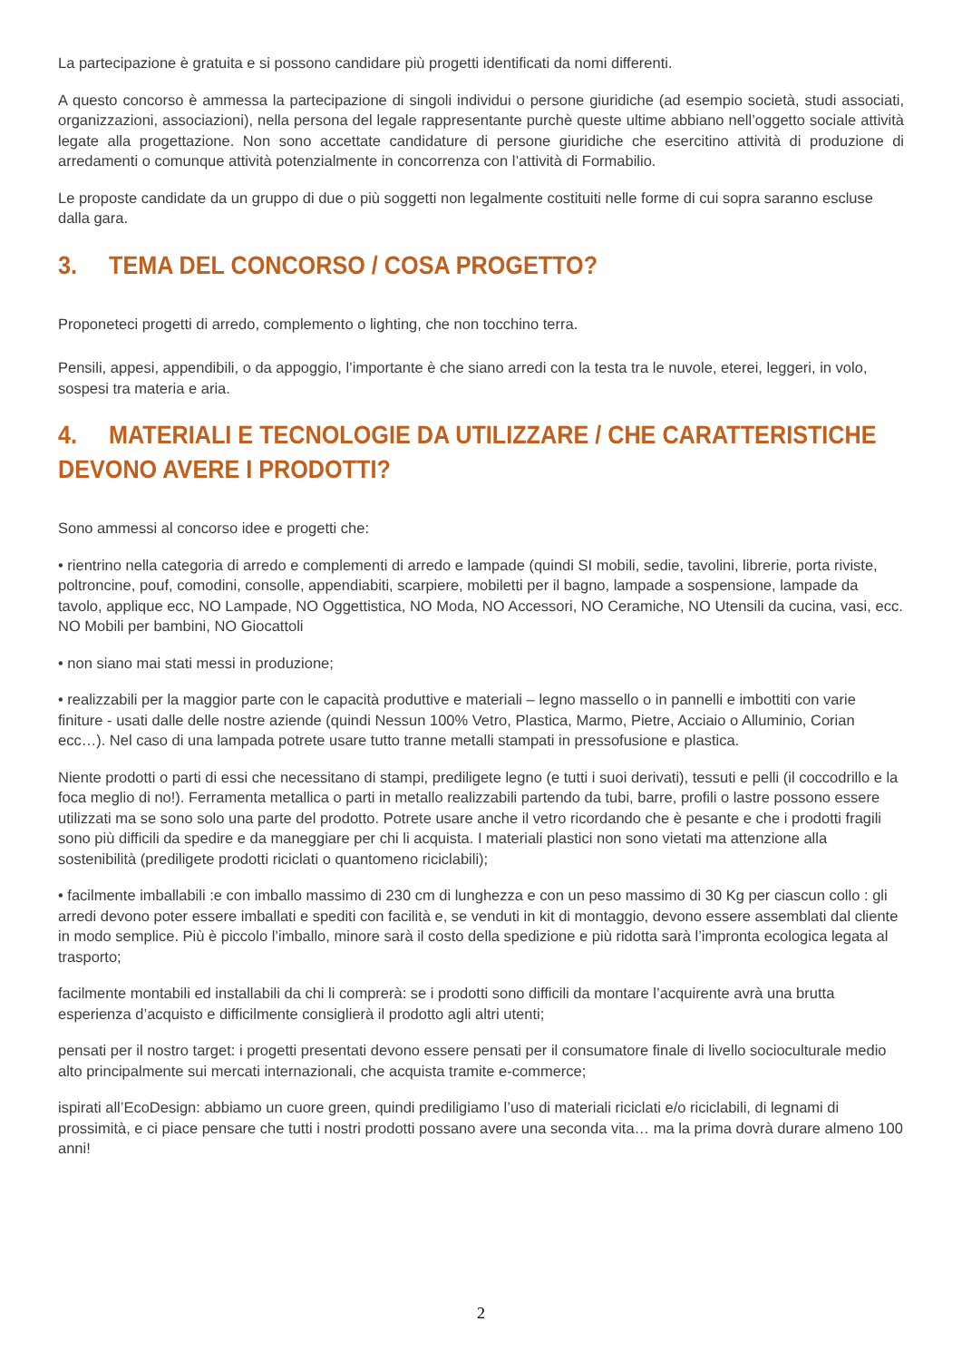La partecipazione è gratuita e si possono candidare più progetti identificati da nomi differenti.
A questo concorso è ammessa la partecipazione di singoli individui o persone giuridiche (ad esempio società, studi associati, organizzazioni, associazioni), nella persona del legale rappresentante purchè queste ultime abbiano nell’oggetto sociale attività legate alla progettazione. Non sono accettate candidature di persone giuridiche che esercitino attività di produzione di arredamenti o comunque attività potenzialmente in concorrenza con l’attività di Formabilio.
Le proposte candidate da un gruppo di due o più soggetti non legalmente costituiti nelle forme di cui sopra saranno escluse dalla gara.
3. TEMA DEL CONCORSO / COSA PROGETTO?
Proponeteci progetti di arredo, complemento o lighting, che non tocchino terra.
Pensili, appesi, appendibili, o da appoggio, l’importante è che siano arredi con la testa tra le nuvole, eterei, leggeri, in volo, sospesi tra materia e aria.
4. MATERIALI E TECNOLOGIE DA UTILIZZARE / CHE CARATTERISTICHE DEVONO AVERE I PRODOTTI?
Sono ammessi al concorso idee e progetti che:
• rientrino nella categoria di arredo e complementi di arredo e lampade (quindi SI mobili, sedie, tavolini, librerie, porta riviste, poltroncine, pouf, comodini, consolle, appendiabiti, scarpiere, mobiletti per il bagno, lampade a sospensione, lampade da tavolo, applique ecc, NO Lampade, NO Oggettistica, NO Moda, NO Accessori, NO Ceramiche, NO Utensili da cucina, vasi, ecc. NO Mobili per bambini, NO Giocattoli
• non siano mai stati messi in produzione;
• realizzabili per la maggior parte con le capacità produttive e materiali – legno massello o in pannelli e imbottiti con varie finiture - usati dalle delle nostre aziende (quindi Nessun 100% Vetro, Plastica, Marmo, Pietre, Acciaio o Alluminio, Corian ecc…). Nel caso di una lampada potrete usare tutto tranne metalli stampati in pressofusione e plastica.
Niente prodotti o parti di essi che necessitano di stampi, prediligete legno (e tutti i suoi derivati), tessuti e pelli (il coccodrillo e la foca meglio di no!). Ferramenta metallica o parti in metallo realizzabili partendo da tubi, barre, profili o lastre possono essere utilizzati ma se sono solo una parte del prodotto. Potrete usare anche il vetro ricordando che è pesante e che i prodotti fragili sono più difficili da spedire e da maneggiare per chi li acquista. I materiali plastici non sono vietati ma attenzione alla sostenibilità (prediligete prodotti riciclati o quantomeno riciclabili);
• facilmente imballabili :e con imballo massimo di 230 cm di lunghezza e con un peso massimo di 30 Kg per ciascun collo : gli arredi devono poter essere imballati e spediti con facilità e, se venduti in kit di montaggio, devono essere assemblati dal cliente in modo semplice. Più è piccolo l’imballo, minore sarà il costo della spedizione e più ridotta sarà l’impronta ecologica legata al trasporto;
facilmente montabili ed installabili da chi li comprerà: se i prodotti sono difficili da montare l’acquirente avrà una brutta esperienza d’acquisto e difficilmente consiglierà il prodotto agli altri utenti;
pensati per il nostro target: i progetti presentati devono essere pensati per il consumatore finale di livello socioculturale medio alto principalmente sui mercati internazionali, che acquista tramite e-commerce;
ispirati all’EcoDesign: abbiamo un cuore green, quindi prediligiamo l’uso di materiali riciclati e/o riciclabili, di legnami di prossimità, e ci piace pensare che tutti i nostri prodotti possano avere una seconda vita… ma la prima dovrà durare almeno 100 anni!
2